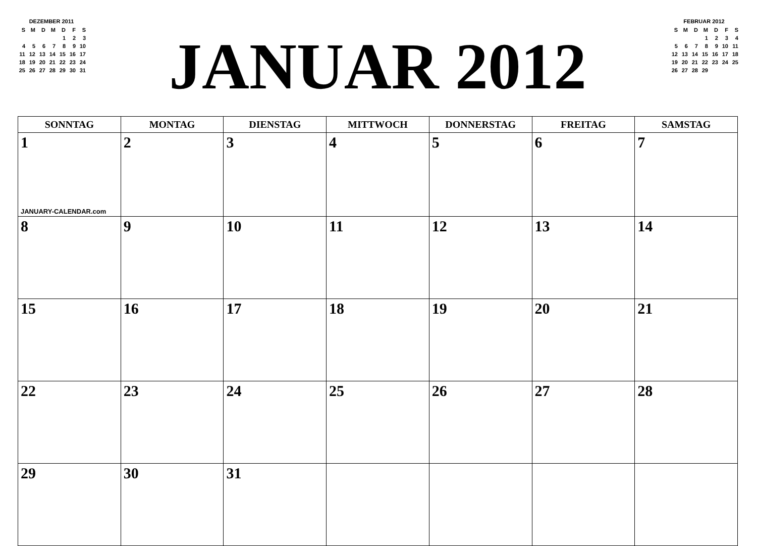DEZEMBER 2011
| S | M | D | M | D | F | S |
| | | | | 1 | 2 | 3 |
| 4 | 5 | 6 | 7 | 8 | 9 | 10 |
| 11 | 12 | 13 | 14 | 15 | 16 | 17 |
| 18 | 19 | 20 | 21 | 22 | 23 | 24 |
| 25 | 26 | 27 | 28 | 29 | 30 | 31 |
JANUAR 2012
FEBRUAR 2012
| S | M | D | M | D | F | S |
| | | | 1 | 2 | 3 | 4 |
| 5 | 6 | 7 | 8 | 9 | 10 | 11 |
| 12 | 13 | 14 | 15 | 16 | 17 | 18 |
| 19 | 20 | 21 | 22 | 23 | 24 | 25 |
| 26 | 27 | 28 | 29 | | | |
| SONNTAG | MONTAG | DIENSTAG | MITTWOCH | DONNERSTAG | FREITAG | SAMSTAG |
| --- | --- | --- | --- | --- | --- | --- |
| 1 JANUARY-CALENDAR.com | 2 | 3 | 4 | 5 | 6 | 7 |
| 8 | 9 | 10 | 11 | 12 | 13 | 14 |
| 15 | 16 | 17 | 18 | 19 | 20 | 21 |
| 22 | 23 | 24 | 25 | 26 | 27 | 28 |
| 29 | 30 | 31 | | | | |